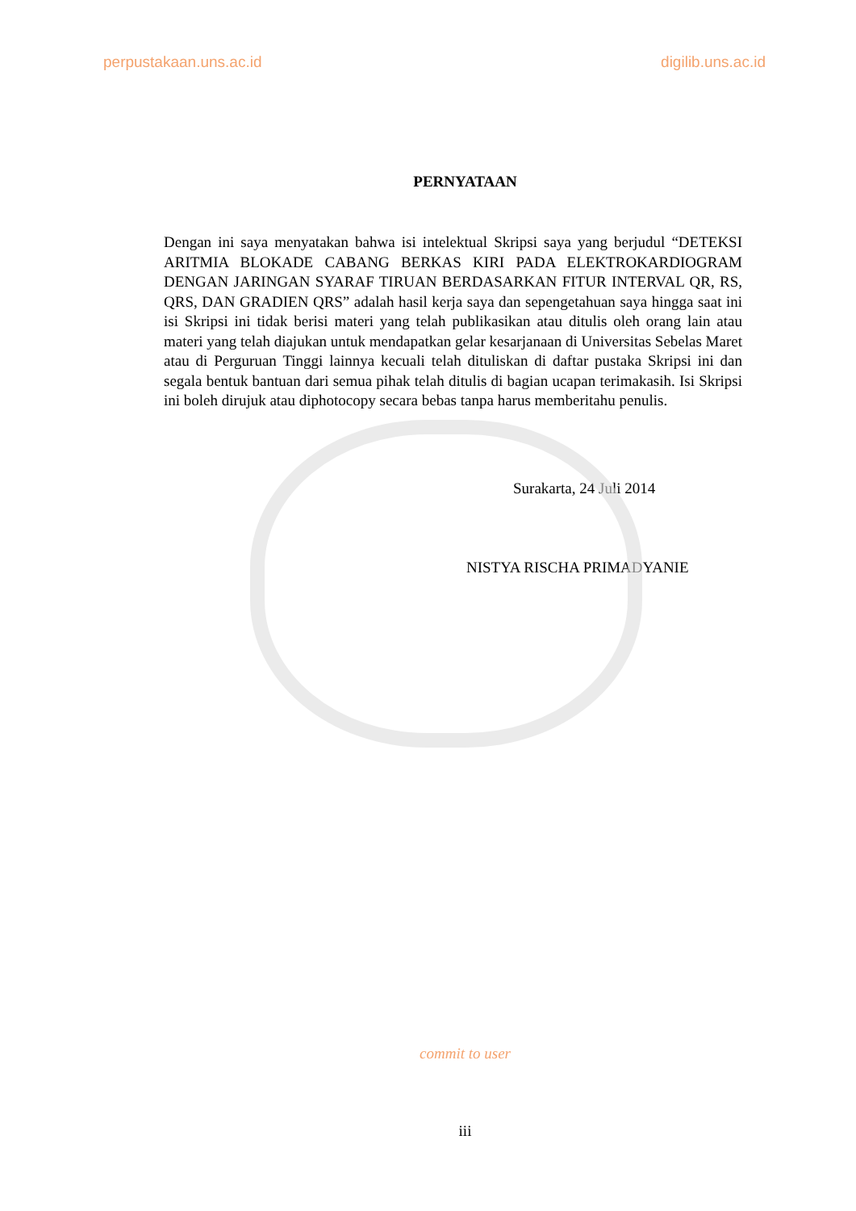perpustakaan.uns.ac.id digilib.uns.ac.id
PERNYATAAN
Dengan ini saya menyatakan bahwa isi intelektual Skripsi saya yang berjudul “DETEKSI ARITMIA BLOKADE CABANG BERKAS KIRI PADA ELEKTROKARDIOGRAM DENGAN JARINGAN SYARAF TIRUAN BERDASARKAN FITUR INTERVAL QR, RS, QRS, DAN GRADIEN QRS” adalah hasil kerja saya dan sepengetahuan saya hingga saat ini isi Skripsi ini tidak berisi materi yang telah publikasikan atau ditulis oleh orang lain atau materi yang telah diajukan untuk mendapatkan gelar kesarjanaan di Universitas Sebelas Maret atau di Perguruan Tinggi lainnya kecuali telah dituliskan di daftar pustaka Skripsi ini dan segala bentuk bantuan dari semua pihak telah ditulis di bagian ucapan terimakasih. Isi Skripsi ini boleh dirujuk atau diphotocopy secara bebas tanpa harus memberitahu penulis.
Surakarta, 24 Juli 2014
NISTYA RISCHA PRIMADYANIE
commit to user
iii